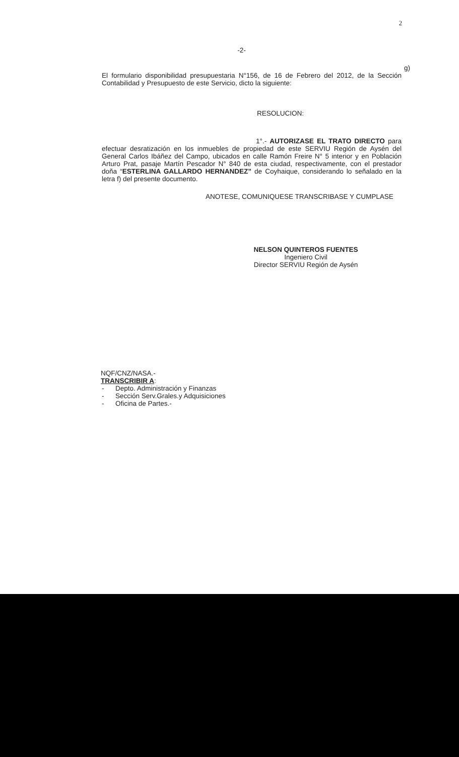2
-2-
g) El formulario disponibilidad presupuestaria N°156, de 16 de Febrero del 2012, de la Sección Contabilidad y Presupuesto de este Servicio, dicto la siguiente:
RESOLUCION:
1°.- AUTORIZASE EL TRATO DIRECTO para efectuar desratización en los inmuebles de propiedad de este SERVIU Región de Aysén del General Carlos Ibáñez del Campo, ubicados en calle Ramón Freire N° 5 interior y en Población Arturo Prat, pasaje Martín Pescador N° 840 de esta ciudad, respectivamente, con el prestador doña “ESTERLINA GALLARDO HERNANDEZ” de Coyhaique, considerando lo señalado en la letra f) del presente documento.
ANOTESE, COMUNIQUESE TRANSCRIBASE Y CUMPLASE
NELSON QUINTEROS FUENTES
Ingeniero Civil
Director SERVIU Región de Aysén
NQF/CNZ/NASA.-
TRANSCRIBIR A:
- Depto. Administración y Finanzas
- Sección Serv.Grales.y Adquisiciones
- Oficina de Partes.-